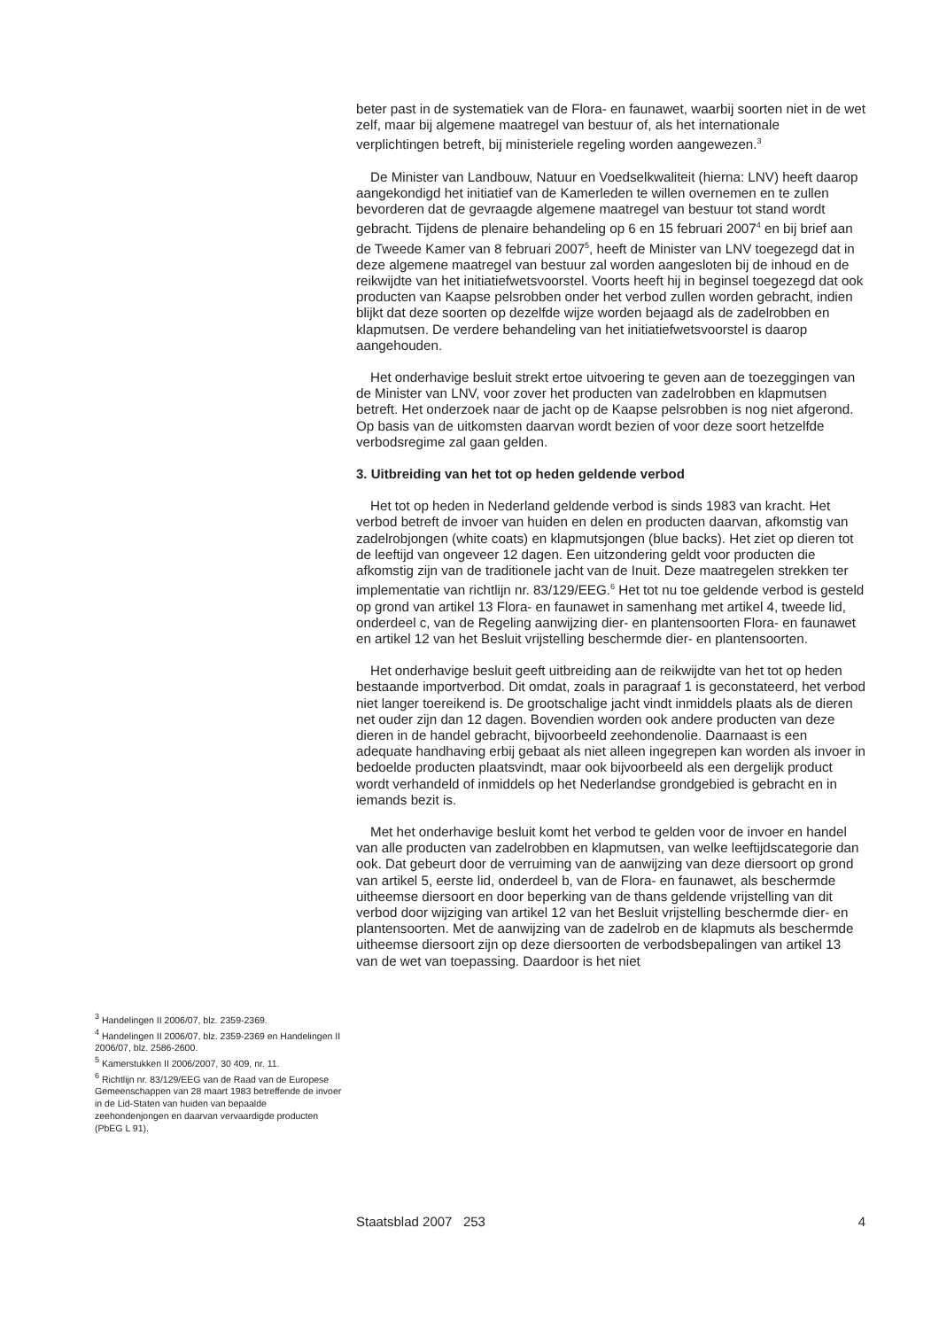beter past in de systematiek van de Flora- en faunawet, waarbij soorten niet in de wet zelf, maar bij algemene maatregel van bestuur of, als het internationale verplichtingen betreft, bij ministeriele regeling worden aangewezen.<sup>3</sup>
De Minister van Landbouw, Natuur en Voedselkwaliteit (hierna: LNV) heeft daarop aangekondigd het initiatief van de Kamerleden te willen overnemen en te zullen bevorderen dat de gevraagde algemene maatregel van bestuur tot stand wordt gebracht. Tijdens de plenaire behandeling op 6 en 15 februari 2007<sup>4</sup> en bij brief aan de Tweede Kamer van 8 februari 2007<sup>5</sup>, heeft de Minister van LNV toegezegd dat in deze algemene maatregel van bestuur zal worden aangesloten bij de inhoud en de reikwijdte van het initiatiefwetsvoorstel. Voorts heeft hij in beginsel toegezegd dat ook producten van Kaapse pelsrobben onder het verbod zullen worden gebracht, indien blijkt dat deze soorten op dezelfde wijze worden bejaagd als de zadelrobben en klapmutsen. De verdere behandeling van het initiatiefwetsvoorstel is daarop aangehouden.
Het onderhavige besluit strekt ertoe uitvoering te geven aan de toezeggingen van de Minister van LNV, voor zover het producten van zadelrobben en klapmutsen betreft. Het onderzoek naar de jacht op de Kaapse pelsrobben is nog niet afgerond. Op basis van de uitkomsten daarvan wordt bezien of voor deze soort hetzelfde verbodsregime zal gaan gelden.
3. Uitbreiding van het tot op heden geldende verbod
Het tot op heden in Nederland geldende verbod is sinds 1983 van kracht. Het verbod betreft de invoer van huiden en delen en producten daarvan, afkomstig van zadelrobjongen (white coats) en klapmutsjongen (blue backs). Het ziet op dieren tot de leeftijd van ongeveer 12 dagen. Een uitzondering geldt voor producten die afkomstig zijn van de traditionele jacht van de Inuit. Deze maatregelen strekken ter implementatie van richtlijn nr. 83/129/EEG.<sup>6</sup> Het tot nu toe geldende verbod is gesteld op grond van artikel 13 Flora- en faunawet in samenhang met artikel 4, tweede lid, onderdeel c, van de Regeling aanwijzing dier- en plantensoorten Flora- en faunawet en artikel 12 van het Besluit vrijstelling beschermde dier- en plantensoorten.
Het onderhavige besluit geeft uitbreiding aan de reikwijdte van het tot op heden bestaande importverbod. Dit omdat, zoals in paragraaf 1 is geconstateerd, het verbod niet langer toereikend is. De grootschalige jacht vindt inmiddels plaats als de dieren net ouder zijn dan 12 dagen. Bovendien worden ook andere producten van deze dieren in de handel gebracht, bijvoorbeeld zeehondenolie. Daarnaast is een adequate handhaving erbij gebaat als niet alleen ingegrepen kan worden als invoer in bedoelde producten plaatsvindt, maar ook bijvoorbeeld als een dergelijk product wordt verhandeld of inmiddels op het Nederlandse grondgebied is gebracht en in iemands bezit is.
Met het onderhavige besluit komt het verbod te gelden voor de invoer en handel van alle producten van zadelrobben en klapmutsen, van welke leeftijdscategorie dan ook. Dat gebeurt door de verruiming van de aanwijzing van deze diersoort op grond van artikel 5, eerste lid, onderdeel b, van de Flora- en faunawet, als beschermde uitheemse diersoort en door beperking van de thans geldende vrijstelling van dit verbod door wijziging van artikel 12 van het Besluit vrijstelling beschermde dier- en plantensoorten. Met de aanwijzing van de zadelrob en de klapmuts als beschermde uitheemse diersoort zijn op deze diersoorten de verbodsbepalingen van artikel 13 van de wet van toepassing. Daardoor is het niet
<sup>3</sup> Handelingen II 2006/07, blz. 2359-2369.
<sup>4</sup> Handelingen II 2006/07, blz. 2359-2369 en Handelingen II 2006/07, blz. 2586-2600.
<sup>5</sup> Kamerstukken II 2006/2007, 30 409, nr. 11.
<sup>6</sup> Richtlijn nr. 83/129/EEG van de Raad van de Europese Gemeenschappen van 28 maart 1983 betreffende de invoer in de Lid-Staten van huiden van bepaalde zeehondenjongen en daarvan vervaardigde producten (PbEG L 91).
Staatsblad 2007 253 4